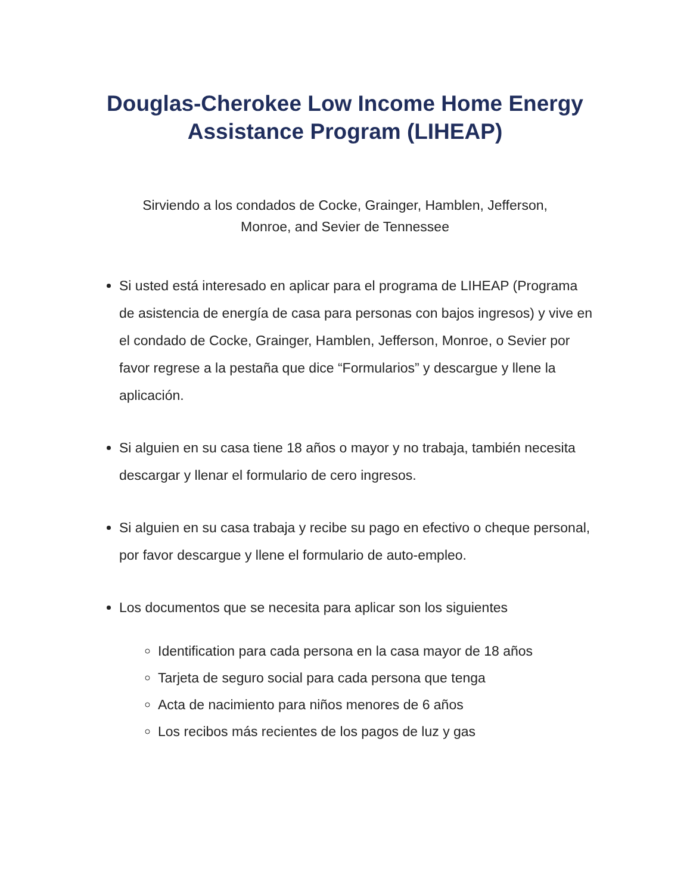Douglas-Cherokee Low Income Home Energy
Assistance Program (LIHEAP)
Sirviendo a los condados de Cocke, Grainger, Hamblen, Jefferson,
Monroe, and Sevier de Tennessee
Si usted está interesado en aplicar para el programa de LIHEAP (Programa de asistencia de energía de casa para personas con bajos ingresos) y vive en el condado de Cocke, Grainger, Hamblen, Jefferson, Monroe, o Sevier por favor regrese a la pestaña que dice “Formularios” y descargue y llene la aplicación.
Si alguien en su casa tiene 18 años o mayor y no trabaja, también necesita descargar y llenar el formulario de cero ingresos.
Si alguien en su casa trabaja y recibe su pago en efectivo o cheque personal, por favor descargue y llene el formulario de auto-empleo.
Los documentos que se necesita para aplicar son los siguientes
Identification para cada persona en la casa mayor de 18 años
Tarjeta de seguro social para cada persona que tenga
Acta de nacimiento para niños menores de 6 años
Los recibos más recientes de los pagos de luz y gas